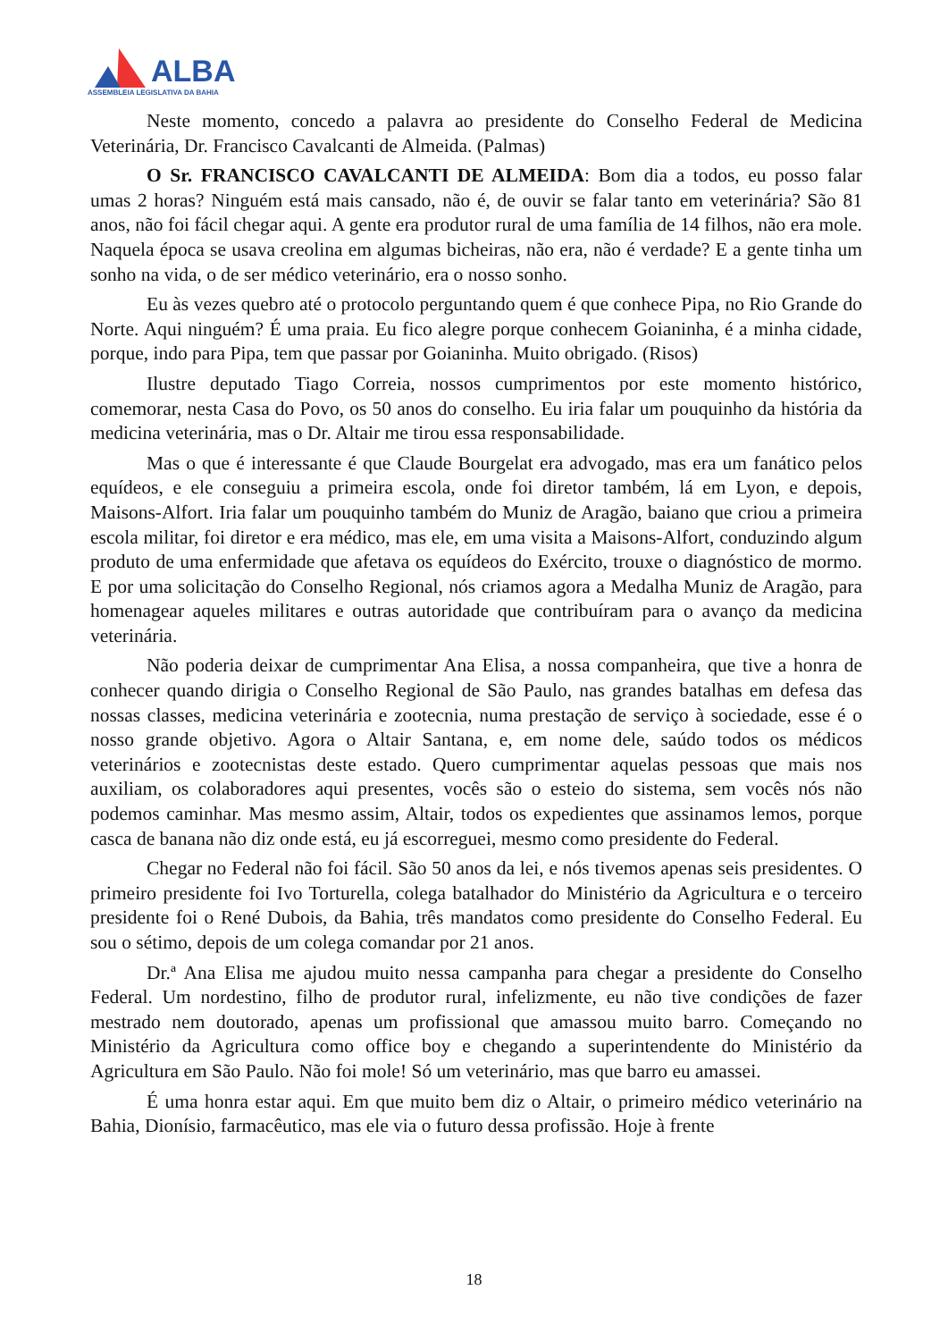ALBA
ASSEMBLEIA LEGISLATIVA DA BAHIA
Neste momento, concedo a palavra ao presidente do Conselho Federal de Medicina Veterinária, Dr. Francisco Cavalcanti de Almeida. (Palmas)
O Sr. FRANCISCO CAVALCANTI DE ALMEIDA: Bom dia a todos, eu posso falar umas 2 horas? Ninguém está mais cansado, não é, de ouvir se falar tanto em veterinária? São 81 anos, não foi fácil chegar aqui. A gente era produtor rural de uma família de 14 filhos, não era mole. Naquela época se usava creolina em algumas bicheiras, não era, não é verdade? E a gente tinha um sonho na vida, o de ser médico veterinário, era o nosso sonho.
Eu às vezes quebro até o protocolo perguntando quem é que conhece Pipa, no Rio Grande do Norte. Aqui ninguém? É uma praia. Eu fico alegre porque conhecem Goianinha, é a minha cidade, porque, indo para Pipa, tem que passar por Goianinha. Muito obrigado. (Risos)
Ilustre deputado Tiago Correia, nossos cumprimentos por este momento histórico, comemorar, nesta Casa do Povo, os 50 anos do conselho. Eu iria falar um pouquinho da história da medicina veterinária, mas o Dr. Altair me tirou essa responsabilidade.
Mas o que é interessante é que Claude Bourgelat era advogado, mas era um fanático pelos equídeos, e ele conseguiu a primeira escola, onde foi diretor também, lá em Lyon, e depois, Maisons-Alfort. Iria falar um pouquinho também do Muniz de Aragão, baiano que criou a primeira escola militar, foi diretor e era médico, mas ele, em uma visita a Maisons-Alfort, conduzindo algum produto de uma enfermidade que afetava os equídeos do Exército, trouxe o diagnóstico de mormo. E por uma solicitação do Conselho Regional, nós criamos agora a Medalha Muniz de Aragão, para homenagear aqueles militares e outras autoridade que contribuíram para o avanço da medicina veterinária.
Não poderia deixar de cumprimentar Ana Elisa, a nossa companheira, que tive a honra de conhecer quando dirigia o Conselho Regional de São Paulo, nas grandes batalhas em defesa das nossas classes, medicina veterinária e zootecnia, numa prestação de serviço à sociedade, esse é o nosso grande objetivo. Agora o Altair Santana, e, em nome dele, saúdo todos os médicos veterinários e zootecnistas deste estado. Quero cumprimentar aquelas pessoas que mais nos auxiliam, os colaboradores aqui presentes, vocês são o esteio do sistema, sem vocês nós não podemos caminhar. Mas mesmo assim, Altair, todos os expedientes que assinamos lemos, porque casca de banana não diz onde está, eu já escorreguei, mesmo como presidente do Federal.
Chegar no Federal não foi fácil. São 50 anos da lei, e nós tivemos apenas seis presidentes. O primeiro presidente foi Ivo Torturella, colega batalhador do Ministério da Agricultura e o terceiro presidente foi o René Dubois, da Bahia, três mandatos como presidente do Conselho Federal. Eu sou o sétimo, depois de um colega comandar por 21 anos.
Dr.ª Ana Elisa me ajudou muito nessa campanha para chegar a presidente do Conselho Federal. Um nordestino, filho de produtor rural, infelizmente, eu não tive condições de fazer mestrado nem doutorado, apenas um profissional que amassou muito barro. Começando no Ministério da Agricultura como office boy e chegando a superintendente do Ministério da Agricultura em São Paulo. Não foi mole! Só um veterinário, mas que barro eu amassei.
É uma honra estar aqui. Em que muito bem diz o Altair, o primeiro médico veterinário na Bahia, Dionísio, farmacêutico, mas ele via o futuro dessa profissão. Hoje à frente
18